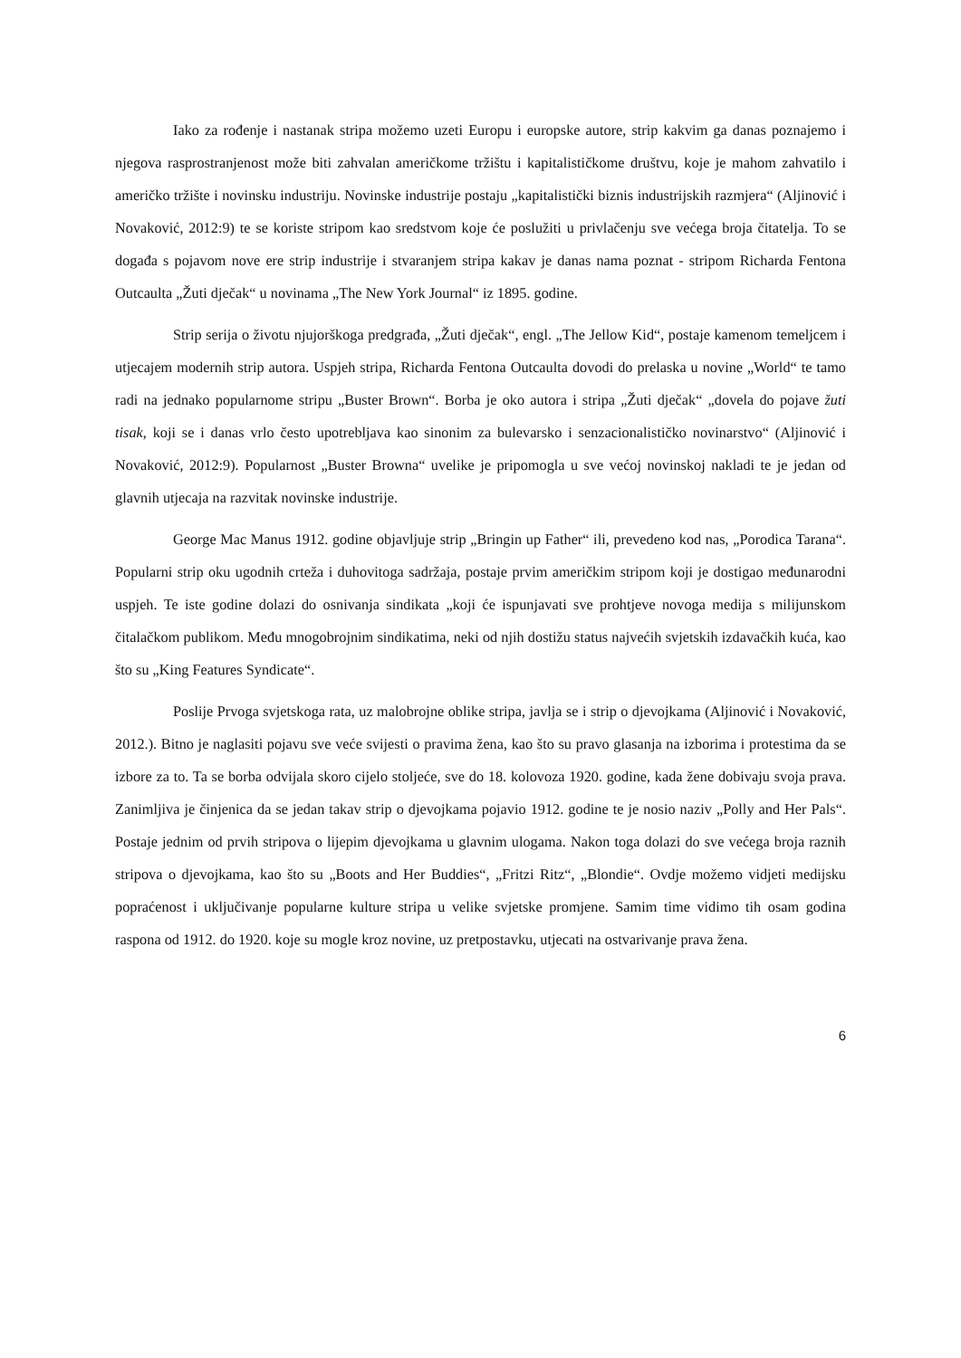Iako za rođenje i nastanak stripa možemo uzeti Europu i europske autore, strip kakvim ga danas poznajemo i njegova rasprostranjenost može biti zahvalan američkome tržištu i kapitalističkome društvu, koje je mahom zahvatilo i američko tržište i novinsku industriju. Novinske industrije postaju „kapitalistički biznis industrijskih razmjera“ (Aljinović i Novaković, 2012:9) te se koriste stripom kao sredstvom koje će poslužiti u privlačenju sve većega broja čitatelja. To se događa s pojavom nove ere strip industrije i stvaranjem stripa kakav je danas nama poznat - stripom Richarda Fentona Outcaulta „Žuti dječak“ u novinama „The New York Journal“ iz 1895. godine.
Strip serija o životu njujorškoga predgrađa, „Žuti dječak“, engl. „The Jellow Kid“, postaje kamenom temeljcem i utjecajem modernih strip autora. Uspjeh stripa, Richarda Fentona Outcaulta dovodi do prelaska u novine „World“ te tamo radi na jednako popularnome stripu „Buster Brown“. Borba je oko autora i stripa „Žuti dječak“ „dovela do pojave žuti tisak, koji se i danas vrlo često upotrebljava kao sinonim za bulevarsko i senzacionalističko novinarstvo“ (Aljinović i Novaković, 2012:9). Popularnost „Buster Browna“ uvelike je pripomogla u sve većoj novinskoj nakladi te je jedan od glavnih utjecaja na razvitak novinske industrije.
George Mac Manus 1912. godine objavljuje strip „Bringin up Father“ ili, prevedeno kod nas, „Porodica Tarana“. Popularni strip oku ugodnih crteža i duhovitoga sadržaja, postaje prvim američkim stripom koji je dostigao međunarodni uspjeh. Te iste godine dolazi do osnivanja sindikata „koji će ispunjavati sve prohtjeve novoga medija s milijunskom čitalačkom publikom. Među mnogobrojnim sindikatima, neki od njih dostižu status najvećih svjetskih izdavačkih kuća, kao što su „King Features Syndicate“.
Poslije Prvoga svjetskoga rata, uz malobrojne oblike stripa, javlja se i strip o djevojkama (Aljinović i Novaković, 2012.). Bitno je naglasiti pojavu sve veće svijesti o pravima žena, kao što su pravo glasanja na izborima i protestima da se izbore za to. Ta se borba odvijala skoro cijelo stoljeće, sve do 18. kolovoza 1920. godine, kada žene dobivaju svoja prava. Zanimljiva je činjenica da se jedan takav strip o djevojkama pojavio 1912. godine te je nosio naziv „Polly and Her Pals“. Postaje jednim od prvih stripova o lijepim djevojkama u glavnim ulogama. Nakon toga dolazi do sve većega broja raznih stripova o djevojkama, kao što su „Boots and Her Buddies“, „Fritzi Ritz“, „Blondie“. Ovdje možemo vidjeti medijsku popraćenost i uključivanje popularne kulture stripa u velike svjetske promjene. Samim time vidimo tih osam godina raspona od 1912. do 1920. koje su mogle kroz novine, uz pretpostavku, utjecati na ostvarivanje prava žena.
6